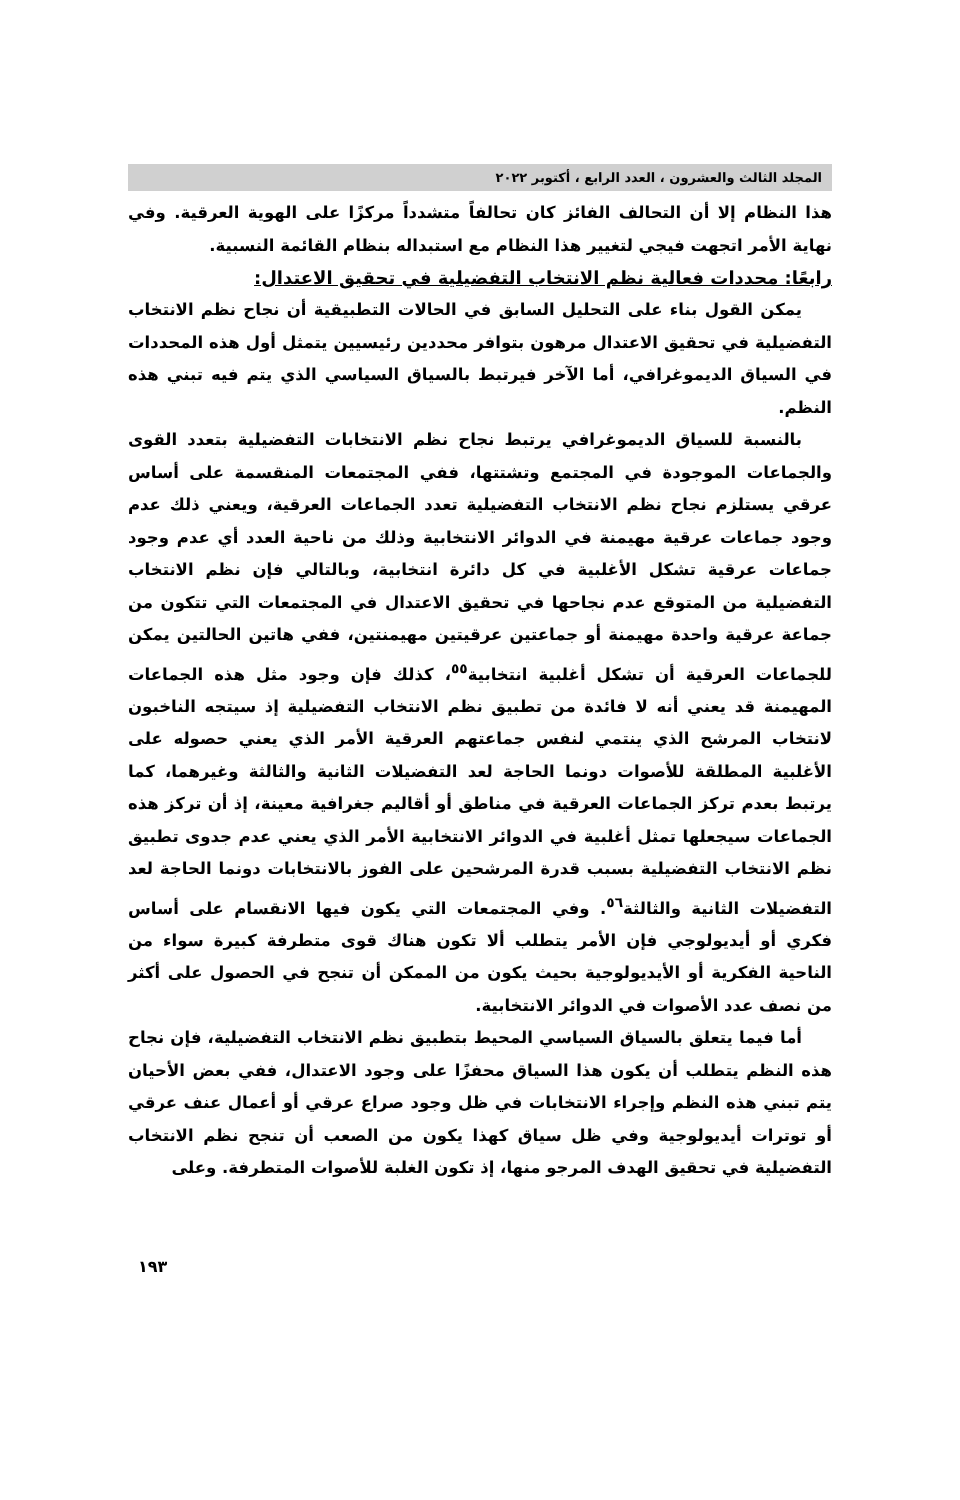المجلد الثالث والعشرون ، العدد الرابع ، أكتوبر ٢٠٢٢
هذا النظام إلا أن التحالف الفائز كان تحالفاً متشدداً مركزًا على الهوية العرقية. وفي نهاية الأمر اتجهت فيجي لتغيير هذا النظام مع استبداله بنظام القائمة النسبية.
رابعًا: محددات فعالية نظم الانتخاب التفضيلية في تحقيق الاعتدال:
يمكن القول بناء على التحليل السابق في الحالات التطبيقية أن نجاح نظم الانتخاب التفضيلية في تحقيق الاعتدال مرهون بتوافر محددين رئيسيين يتمثل أول هذه المحددات في السياق الديموغرافي، أما الآخر فيرتبط بالسياق السياسي الذي يتم فيه تبني هذه النظم.
بالنسبة للسياق الديموغرافي يرتبط نجاح نظم الانتخابات التفضيلية بتعدد القوى والجماعات الموجودة في المجتمع وتشتتها، ففي المجتمعات المنقسمة على أساس عرقي يستلزم نجاح نظم الانتخاب التفضيلية تعدد الجماعات العرقية، ويعني ذلك عدم وجود جماعات عرقية مهيمنة في الدوائر الانتخابية وذلك من ناحية العدد أي عدم وجود جماعات عرقية تشكل الأغلبية في كل دائرة انتخابية، وبالتالي فإن نظم الانتخاب التفضيلية من المتوقع عدم نجاحها في تحقيق الاعتدال في المجتمعات التي تتكون من جماعة عرقية واحدة مهيمنة أو جماعتين عرقيتين مهيمنتين، ففي هاتين الحالتين يمكن للجماعات العرقية أن تشكل أغلبية انتخابية<sup>٥٥</sup>، كذلك فإن وجود مثل هذه الجماعات المهيمنة قد يعني أنه لا فائدة من تطبيق نظم الانتخاب التفضيلية إذ سيتجه الناخبون لانتخاب المرشح الذي ينتمي لنفس جماعتهم العرقية الأمر الذي يعني حصوله على الأغلبية المطلقة للأصوات دونما الحاجة لعد التفضيلات الثانية والثالثة وغيرهما، كما يرتبط بعدم تركز الجماعات العرقية في مناطق أو أقاليم جغرافية معينة، إذ أن تركز هذه الجماعات سيجعلها تمثل أغلبية في الدوائر الانتخابية الأمر الذي يعني عدم جدوى تطبيق نظم الانتخاب التفضيلية بسبب قدرة المرشحين على الفوز بالانتخابات دونما الحاجة لعد التفضيلات الثانية والثالثة<sup>٥٦</sup>. وفي المجتمعات التي يكون فيها الانقسام على أساس فكري أو أيديولوجي فإن الأمر يتطلب ألا تكون هناك قوى متطرفة كبيرة سواء من الناحية الفكرية أو الأيديولوجية بحيث يكون من الممكن أن تنجح في الحصول على أكثر من نصف عدد الأصوات في الدوائر الانتخابية.
أما فيما يتعلق بالسياق السياسي المحيط بتطبيق نظم الانتخاب التفضيلية، فإن نجاح هذه النظم يتطلب أن يكون هذا السياق محفزًا على وجود الاعتدال، ففي بعض الأحيان يتم تبني هذه النظم وإجراء الانتخابات في ظل وجود صراع عرقي أو أعمال عنف عرقي أو توترات أيديولوجية وفي ظل سياق كهذا يكون من الصعب أن تنجح نظم الانتخاب التفضيلية في تحقيق الهدف المرجو منها، إذ تكون الغلبة للأصوات المتطرفة. وعلى
١٩٣